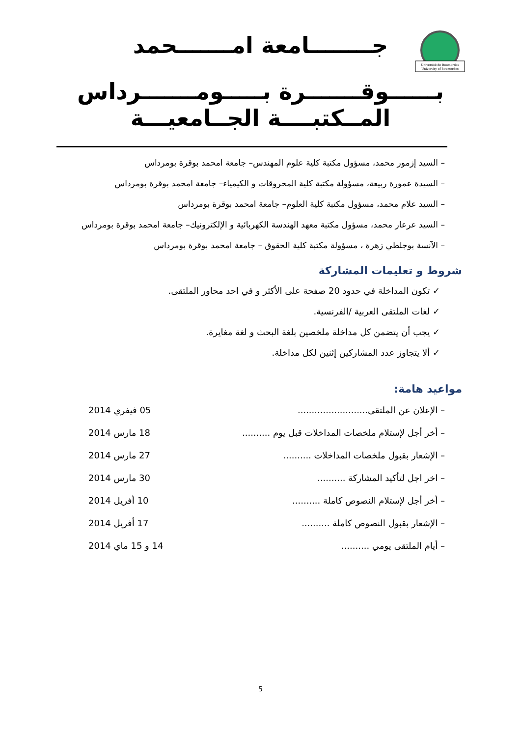Université de Boumerdes
University of Boumerdes
جــــــــامعة امـــــــحمد
بــــــوقـــــــرة بـــــومـــــــرداس
المــكتبــــة الجــامعيـــة
– السيد إزمور محمد، مسؤول مكتبة كلية علوم المهندس– جامعة امحمد بوقرة بومرداس
– السيدة عمورة ربيعة، مسؤولة مكتبة كلية المحروقات و الكيمياء– جامعة امحمد بوقرة بومرداس
– السيد علام محمد، مسؤول مكتبة كلية العلوم– جامعة امحمد بوقرة بومرداس
– السيد عرعار محمد، مسؤول مكتبة معهد الهندسة الكهربائية و الإلكترونيك– جامعة امحمد بوقرة بومرداس
– الآنسة بوجلطي زهرة ، مسؤولة مكتبة كلية الحقوق – جامعة امحمد بوقرة بومرداس
شروط و تعليمات المشاركة
✓ تكون المداخلة في حدود 20 صفحة على الأكثر و في احد محاور الملتقى.
✓ لغات الملتقى العربية /الفرنسية.
✓ يجب أن يتضمن كل مداخلة ملخصين بلغة البحث و لغة مغايرة.
✓ ألا يتجاوز عدد المشاركين إثنين لكل مداخلة.
مواعيد هامة:
– الإعلان عن الملتقى......................... 05 فيفري 2014
– أخر أجل لإستلام ملخصات المداخلات قبل يوم .......... 18 مارس 2014
– الإشعار بقبول ملخصات المداخلات .......... 27 مارس 2014
– اخر اجل لتأكيد المشاركة .......... 30 مارس 2014
– أخر أجل لإستلام النصوص كاملة .......... 10 أفريل 2014
– الإشعار بقبول النصوص كاملة .......... 17 أفريل 2014
– أيام الملتقى يومي .......... 14 و 15 ماي 2014
5